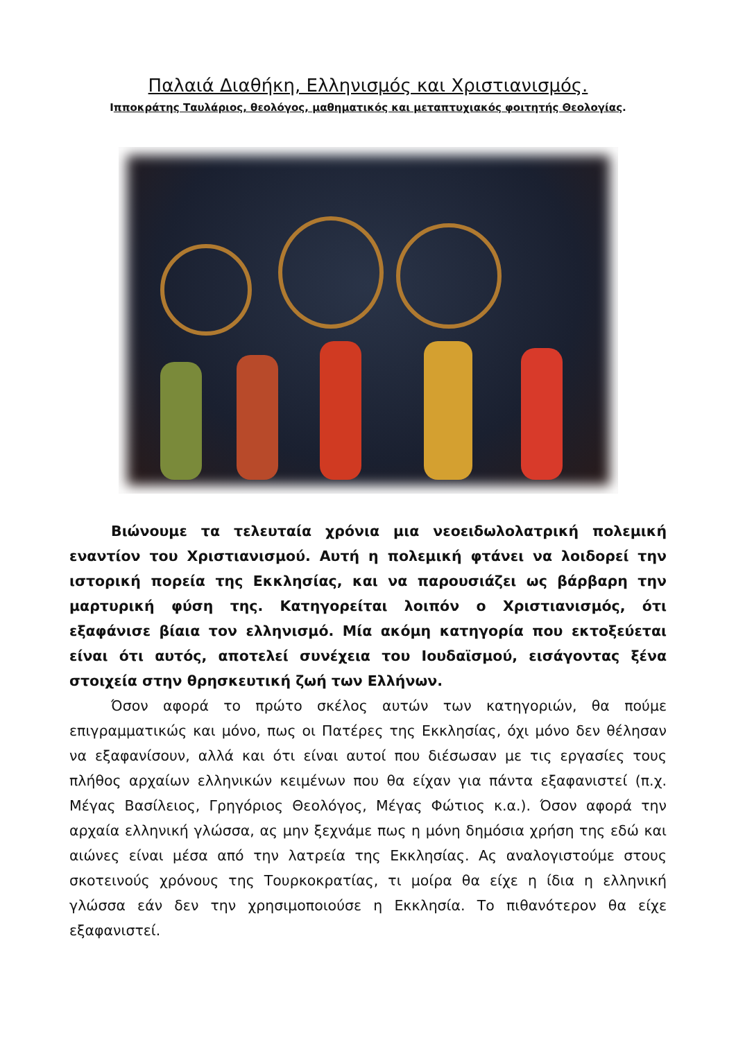Παλαιά Διαθήκη, Ελληνισμός και Χριστιανισμός.
Ιπποκράτης Ταυλάριος, θεολόγος, μαθηματικός και μεταπτυχιακός φοιτητής Θεολογίας.
Βιώνουμε τα τελευταία χρόνια μια νεοειδωλολατρική πολεμική εναντίον του Χριστιανισμού. Αυτή η πολεμική φτάνει να λοιδορεί την ιστορική πορεία της Εκκλησίας, και να παρουσιάζει ως βάρβαρη την μαρτυρική φύση της. Κατηγορείται λοιπόν ο Χριστιανισμός, ότι εξαφάνισε βίαια τον ελληνισμό. Μία ακόμη κατηγορία που εκτοξεύεται είναι ότι αυτός, αποτελεί συνέχεια του Ιουδαϊσμού, εισάγοντας ξένα στοιχεία στην θρησκευτική ζωή των Ελλήνων.
Όσον αφορά το πρώτο σκέλος αυτών των κατηγοριών, θα πούμε επιγραμματικώς και μόνο, πως οι Πατέρες της Εκκλησίας, όχι μόνο δεν θέλησαν να εξαφανίσουν, αλλά και ότι είναι αυτοί που διέσωσαν με τις εργασίες τους πλήθος αρχαίων ελληνικών κειμένων που θα είχαν για πάντα εξαφανιστεί (π.χ. Μέγας Βασίλειος, Γρηγόριος Θεολόγος, Μέγας Φώτιος κ.α.). Όσον αφορά την αρχαία ελληνική γλώσσα, ας μην ξεχνάμε πως η μόνη δημόσια χρήση της εδώ και αιώνες είναι μέσα από την λατρεία της Εκκλησίας. Ας αναλογιστούμε στους σκοτεινούς χρόνους της Τουρκοκρατίας, τι μοίρα θα είχε η ίδια η ελληνική γλώσσα εάν δεν την χρησιμοποιούσε η Εκκλησία. Το πιθανότερον θα είχε εξαφανιστεί.